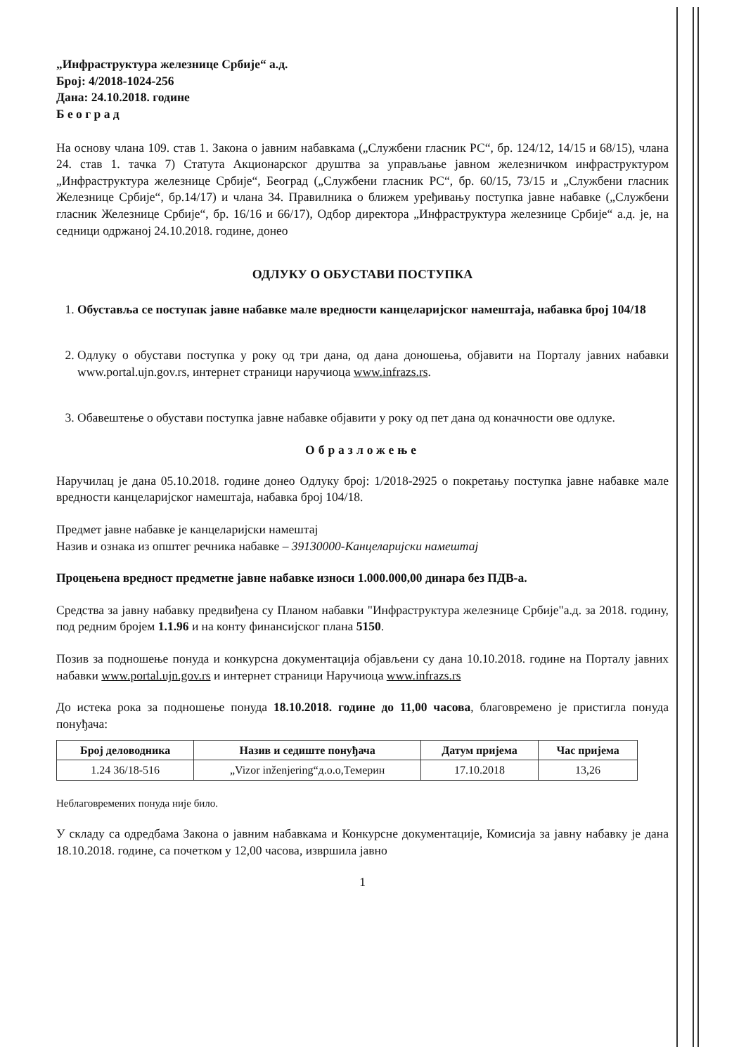„Инфраструктура железнице Србије“ а.д.
Број: 4/2018-1024-256
Дана: 24.10.2018. године
Б е о г р а д
На основу члана 109. став 1. Закона о јавним набавкама („Службени гласник РС“, бр. 124/12, 14/15 и 68/15), члана 24. став 1. тачка 7) Статута Акционарског друштва за управљање јавном железничком инфраструктуром „Инфраструктура железнице Србије“, Београд („Службени гласник РС“, бр. 60/15, 73/15 и „Службени гласник Железнице Србије“, бр.14/17) и члана 34. Правилника о ближем уређивању поступка јавне набавке („Службени гласник Железнице Србије“, бр. 16/16 и 66/17), Одбор директора „Инфраструктура железнице Србије“ а.д. је, на седници одржаној 24.10.2018. године, донео
ОДЛУКУ О ОБУСТАВИ ПОСТУПКА
1. Обуставља се поступак јавне набавке мале вредности канцеларијског намештаја, набавка број 104/18
2. Одлуку о обустави поступка у року од три дана, од дана доношења, објавити на Порталу јавних набавки www.portal.ujn.gov.rs, интернет страници наручиоца www.infrazs.rs.
3. Обавештење о обустави поступка јавне набавке објавити у року од пет дана од коначности ове одлуке.
Образложење
Наручилац је дана 05.10.2018. године донео Одлуку број: 1/2018-2925 о покретању поступка јавне набавке мале вредности канцеларијског намештаја, набавка број 104/18.
Предмет јавне набавке је канцеларијски намештај
Назив и ознака из општег речника набавке – 39130000-Канцеларијски намештај
Процењена вредност предметне јавне набавке износи 1.000.000,00 динара без ПДВ-а.
Средства за јавну набавку предвиђена су Планом набавки "Инфраструктура железнице Србије"а.д. за 2018. годину, под редним бројем 1.1.96 и на конту финансијског плана 5150.
Позив за подношење понуда и конкурсна документација објављени су дана 10.10.2018. године на Порталу јавних набавки www.portal.ujn.gov.rs и интернет страници Наручиоца www.infrazs.rs
До истека рока за подношење понуда 18.10.2018. године до 11,00 часова, благовремено је пристигла понуда понуђача:
| Број деловодника | Назив и седиште понуђача | Датум пријема | Час пријема |
| --- | --- | --- | --- |
| 1.24 36/18-516 | „Vizor inženjering“д.о.о,Темерин | 17.10.2018 | 13,26 |
Неблаговремених понуда није било.
У складу са одредбама Закона о јавним набавкама и Конкурсне документације, Комисија за јавну набавку је дана 18.10.2018. године, са почетком у 12,00 часова, извршила јавно
1